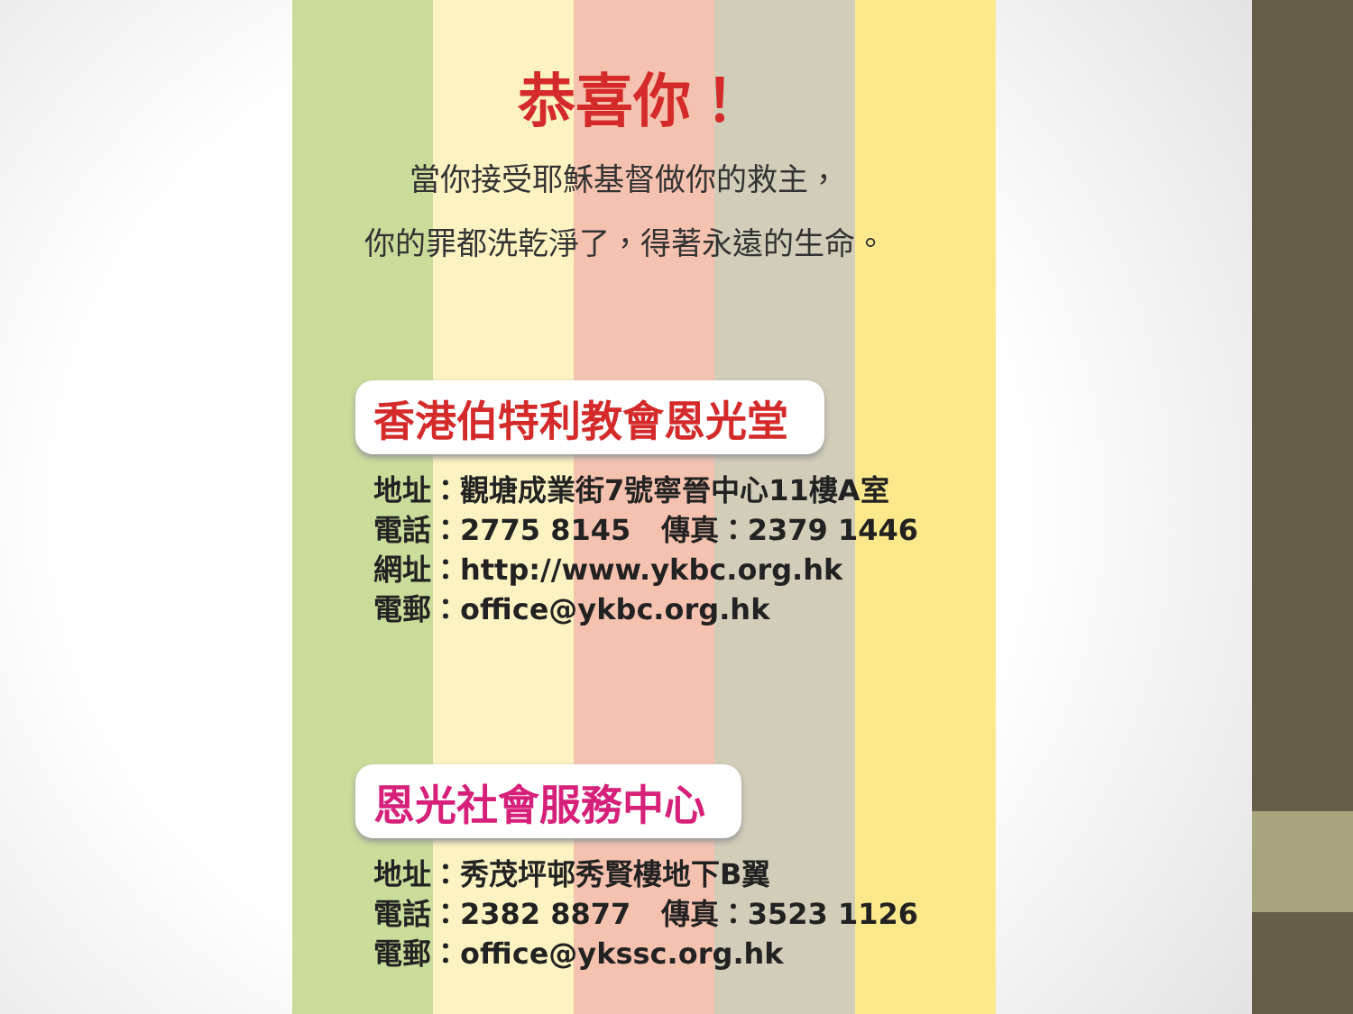恭喜你！
當你接受耶穌基督做你的救主，
你的罪都洗乾淨了，得著永遠的生命。
香港伯特利教會恩光堂
地址：觀塘成業街7號寧晉中心11樓A室
電話：2775 8145 傳真：2379 1446
網址：http://www.ykbc.org.hk
電郵：office@ykbc.org.hk
恩光社會服務中心
地址：秀茂坪邨秀賢樓地下B翼
電話：2382 8877 傳真：3523 1126
電郵：office@ykssc.org.hk